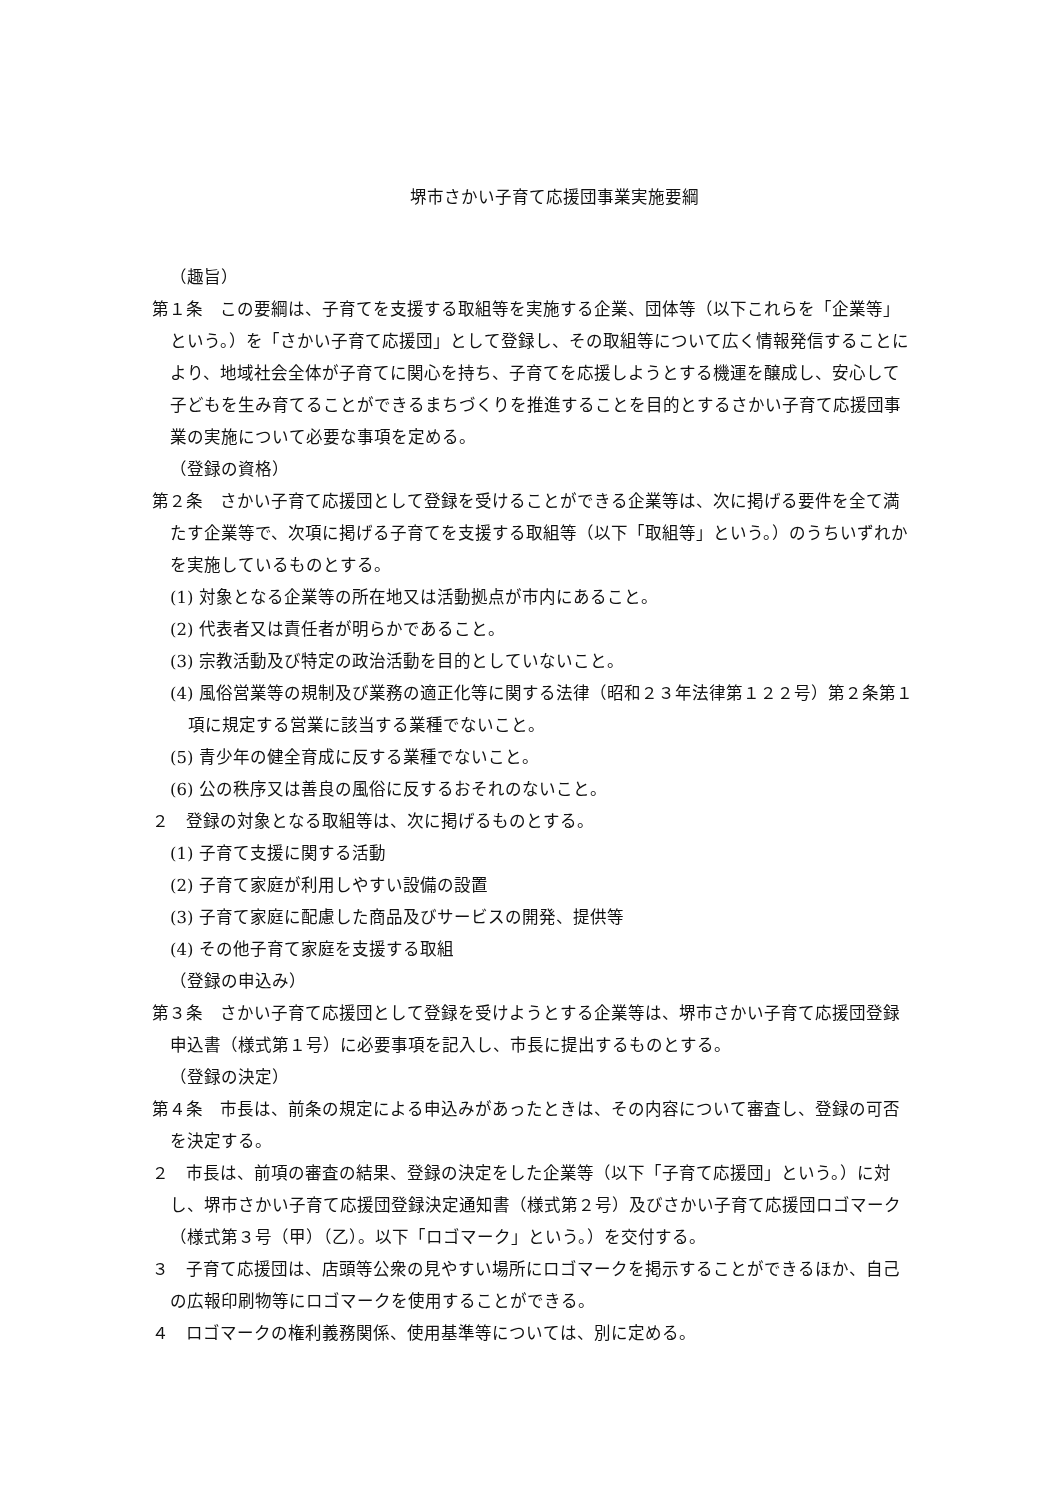堺市さかい子育て応援団事業実施要綱
（趣旨）
第１条　この要綱は、子育てを支援する取組等を実施する企業、団体等（以下これらを「企業等」という。）を「さかい子育て応援団」として登録し、その取組等について広く情報発信することにより、地域社会全体が子育てに関心を持ち、子育てを応援しようとする機運を醸成し、安心して子どもを生み育てることができるまちづくりを推進することを目的とするさかい子育て応援団事業の実施について必要な事項を定める。
（登録の資格）
第２条　さかい子育て応援団として登録を受けることができる企業等は、次に掲げる要件を全て満たす企業等で、次項に掲げる子育てを支援する取組等（以下「取組等」という。）のうちいずれかを実施しているものとする。
(1) 対象となる企業等の所在地又は活動拠点が市内にあること。
(2) 代表者又は責任者が明らかであること。
(3) 宗教活動及び特定の政治活動を目的としていないこと。
(4) 風俗営業等の規制及び業務の適正化等に関する法律（昭和２３年法律第１２２号）第２条第１項に規定する営業に該当する業種でないこと。
(5) 青少年の健全育成に反する業種でないこと。
(6) 公の秩序又は善良の風俗に反するおそれのないこと。
２　登録の対象となる取組等は、次に掲げるものとする。
(1) 子育て支援に関する活動
(2) 子育て家庭が利用しやすい設備の設置
(3) 子育て家庭に配慮した商品及びサービスの開発、提供等
(4) その他子育て家庭を支援する取組
（登録の申込み）
第３条　さかい子育て応援団として登録を受けようとする企業等は、堺市さかい子育て応援団登録申込書（様式第１号）に必要事項を記入し、市長に提出するものとする。
（登録の決定）
第４条　市長は、前条の規定による申込みがあったときは、その内容について審査し、登録の可否を決定する。
２　市長は、前項の審査の結果、登録の決定をした企業等（以下「子育て応援団」という。）に対し、堺市さかい子育て応援団登録決定通知書（様式第２号）及びさかい子育て応援団ロゴマーク（様式第３号（甲）（乙）。以下「ロゴマーク」という。）を交付する。
３　子育て応援団は、店頭等公衆の見やすい場所にロゴマークを掲示することができるほか、自己の広報印刷物等にロゴマークを使用することができる。
４　ロゴマークの権利義務関係、使用基準等については、別に定める。